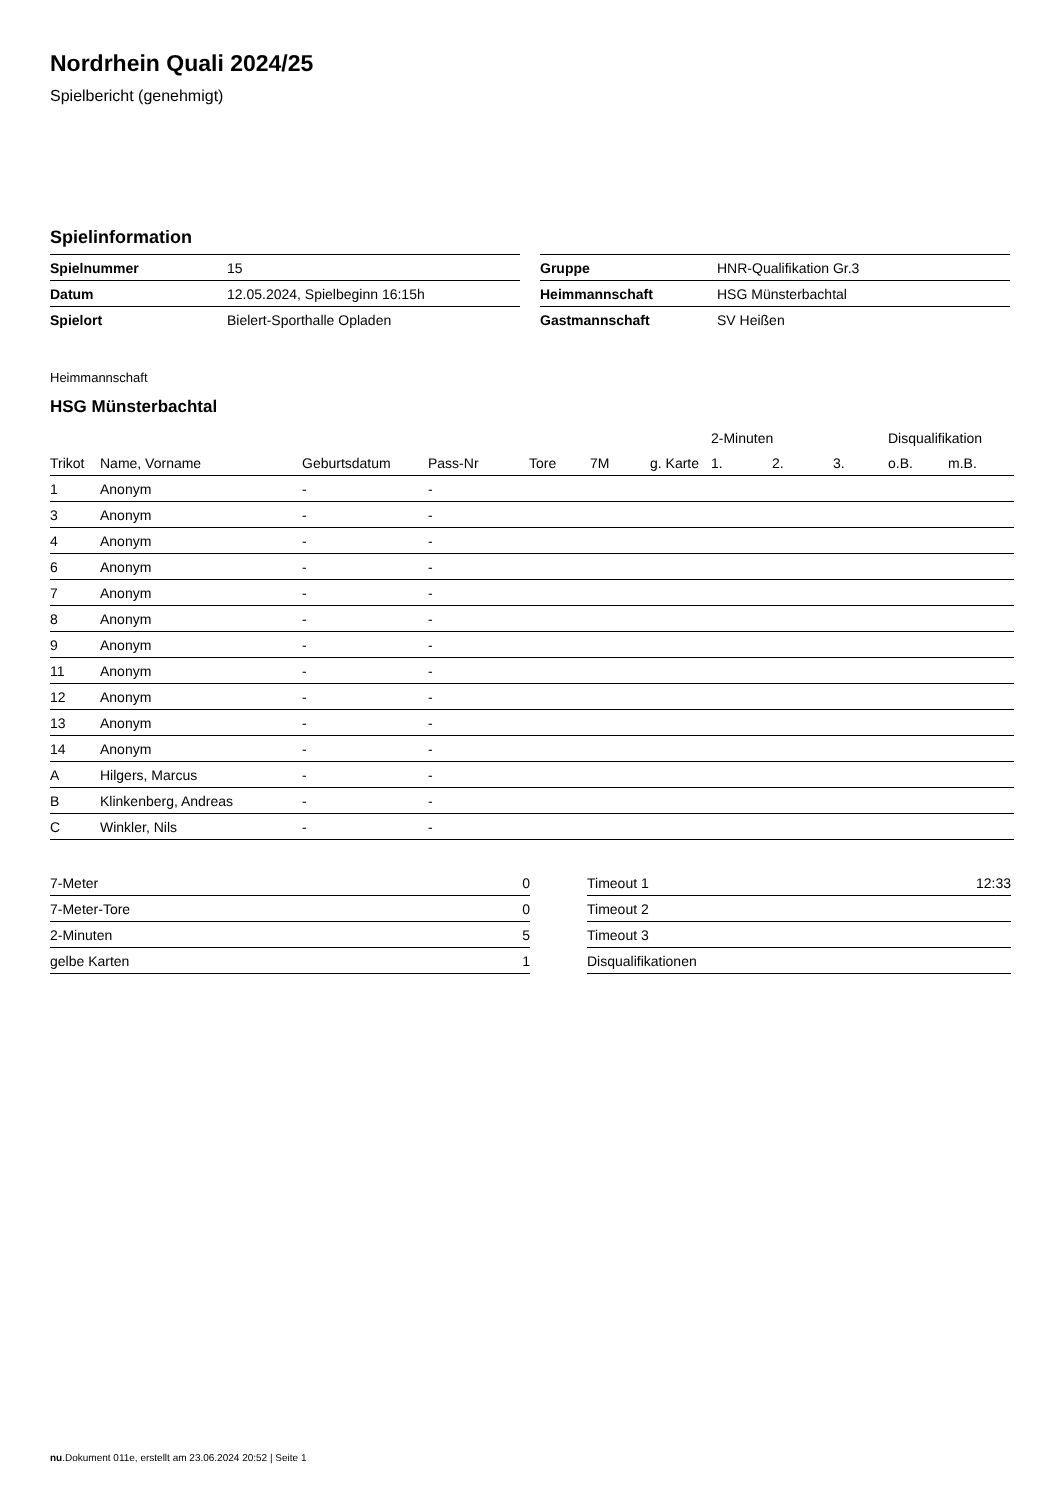Nordrhein Quali 2024/25
Spielbericht (genehmigt)
Spielinformation
| Spielnummer | 15 |
| Datum | 12.05.2024, Spielbeginn 16:15h |
| Spielort | Bielert-Sporthalle Opladen |
| Gruppe | HNR-Qualifikation Gr.3 |
| Heimmannschaft | HSG Münsterbachtal |
| Gastmannschaft | SV Heißen |
Heimmannschaft
HSG Münsterbachtal
| | | | | | | | 2-Minuten | | | Disqualifikation | |
| --- | --- | --- | --- | --- | --- | --- | --- | --- | --- | --- | --- |
| Trikot | Name, Vorname | Geburtsdatum | Pass-Nr | Tore | 7M | g. Karte | 1. | 2. | 3. | o.B. | m.B. |
| 1 | Anonym | - | - | | | | | | | | |
| 3 | Anonym | - | - | | | | | | | | |
| 4 | Anonym | - | - | | | | | | | | |
| 6 | Anonym | - | - | | | | | | | | |
| 7 | Anonym | - | - | | | | | | | | |
| 8 | Anonym | - | - | | | | | | | | |
| 9 | Anonym | - | - | | | | | | | | |
| 11 | Anonym | - | - | | | | | | | | |
| 12 | Anonym | - | - | | | | | | | | |
| 13 | Anonym | - | - | | | | | | | | |
| 14 | Anonym | - | - | | | | | | | | |
| A | Hilgers, Marcus | - | - | | | | | | | | |
| B | Klinkenberg, Andreas | - | - | | | | | | | | |
| C | Winkler, Nils | - | - | | | | | | | | |
| 7-Meter | 0 |
| 7-Meter-Tore | 0 |
| 2-Minuten | 5 |
| gelbe Karten | 1 |
| Timeout 1 | 12:33 |
| Timeout 2 | |
| Timeout 3 | |
| Disqualifikationen | |
nu.Dokument 011e, erstellt am 23.06.2024 20:52 | Seite 1